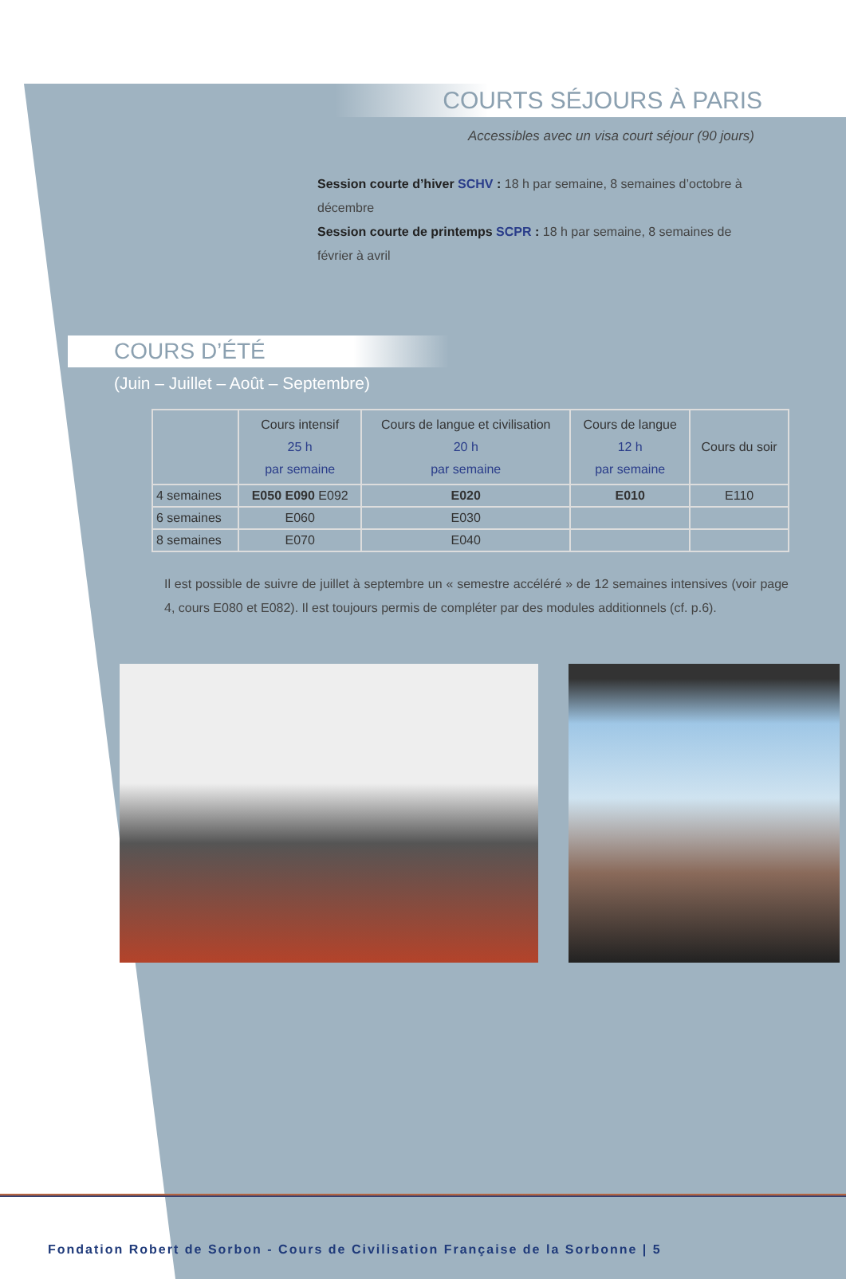COURTS SÉJOURS À PARIS
Accessibles avec un visa court séjour (90 jours)
Session courte d’hiver SCHV : 18 h par semaine, 8 semaines d’octobre à décembre
Session courte de printemps SCPR : 18 h par semaine, 8 semaines de février à avril
COURS D’ÉTÉ
(Juin – Juillet – Août – Septembre)
| | Cours intensif 25 h par semaine | Cours de langue et civilisation 20 h par semaine | Cours de langue 12 h par semaine | Cours du soir |
| --- | --- | --- | --- | --- |
| 4 semaines | E050 E090 E092 | E020 | E010 | E110 |
| 6 semaines | E060 | E030 | | |
| 8 semaines | E070 | E040 | | |
Il est possible de suivre de juillet à septembre un « semestre accéléré » de 12 semaines intensives (voir page 4, cours E080 et E082). Il est toujours permis de compléter par des modules additionnels (cf. p.6).
Fondation Robert de Sorbon - Cours de Civilisation Française de la Sorbonne | 5